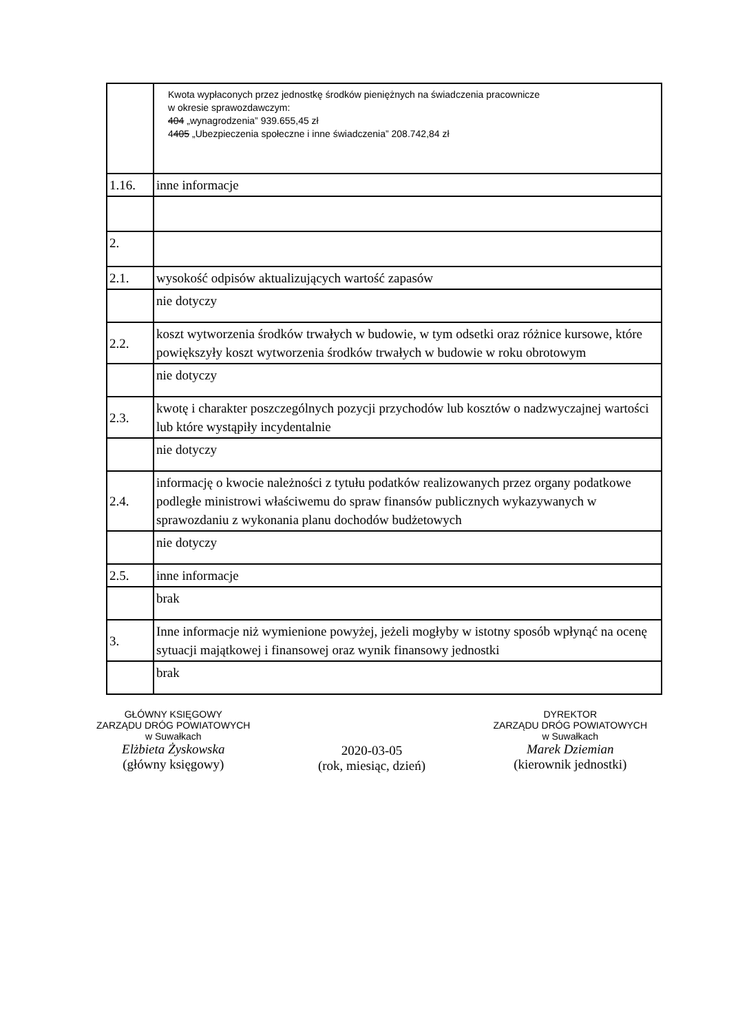| | Kwota wypłaconych przez jednostkę środków pieniężnych na świadczenia pracownicze w okresie sprawozdawczym: 404 „wynagrodzenia” 939.655,45 zł 4 405 „Ubezpieczenia społeczne i inne świadczenia” 208.742,84 zł |
| 1.16. | inne informacje |
| 2. | |
| 2.1. | wysokość odpisów aktualizujących wartość zapasów |
| | nie dotyczy |
| 2.2. | koszt wytworzenia środków trwałych w budowie, w tym odsetki oraz różnice kursowe, które powiększyły koszt wytworzenia środków trwałych w budowie w roku obrotowym |
| | nie dotyczy |
| 2.3. | kwotę i charakter poszczególnych pozycji przychodów lub kosztów o nadzwyczajnej wartości lub które wystąpiły incydentalnie |
| | nie dotyczy |
| 2.4. | informację o kwocie należności z tytułu podatków realizowanych przez organy podatkowe podległe ministrowi właściwemu do spraw finansów publicznych wykazywanych w sprawozdaniu z wykonania planu dochodów budżetowych |
| | nie dotyczy |
| 2.5. | inne informacje |
| | brak |
| 3. | Inne informacje niż wymienione powyżej, jeżeli mogłyby w istotny sposób wpłynąć na ocenę sytuacji majątkowej i finansowej oraz wynik finansowy jednostki |
| | brak |
GŁÓWNY KSIĘGOWY
ZARZĄDU DRÓG POWIATOWYCH
w Suwałkach
Elżbieta Żyskowska
(główny księgowy)
2020-03-05
(rok, miesiąc, dzień)
DYREKTOR
ZARZĄDU DRÓG POWIATOWYCH
w Suwałkach
Marek Dziemian
(kierownik jednostki)